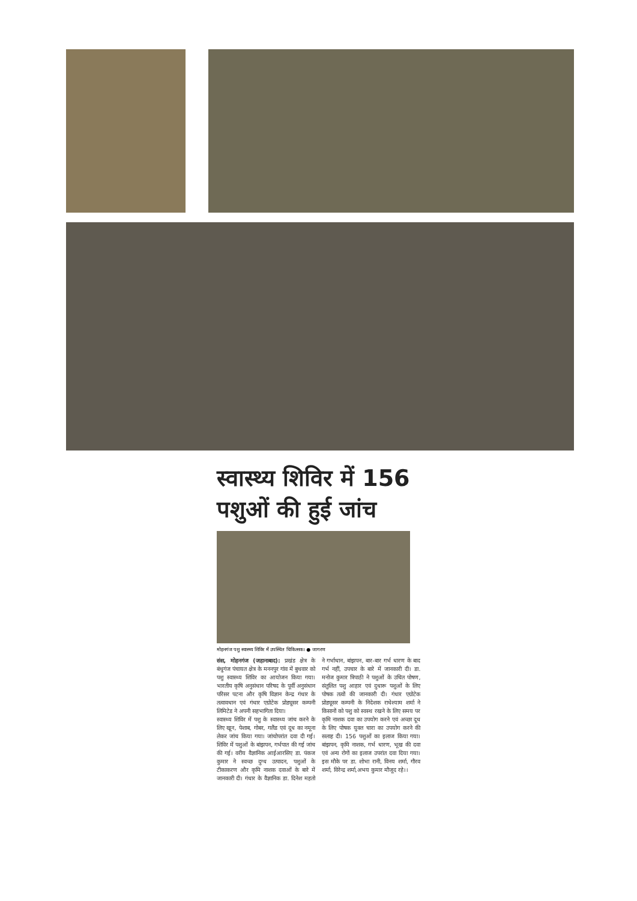स्वास्थ्य शिविर में 156 पशुओं की हुई जांच
मोहनगंज पशु स्वास्थ्य शिविर में उपस्थित चिकित्सक। ● जागरण
संस, मोहनगंज (जहानाबाद): प्रखंड क्षेत्र के बंधुगंज पंचायत क्षेत्र के मननपुर गांव में बुधवार को पशु स्वास्थ्य शिविर का आयोजन किया गया। भारतीय कृषि अनुसंधान परिषद के पूर्वी अनुसंधान परिसर पटना और कृषि विज्ञान केन्द्र गंधार के तत्वावधान एवं गंधार एग्रोटेक प्रोड्यूसर कम्पनी लिमिटेड ने अपनी सहभागिता दिया।
स्वास्थ्य शिविर में पशु के स्वास्थ्य जांच करने के लिए खून, पेशाब, गोबर, गलैंड एवं दूध का नमूना लेकर जांच किया गया। जांचोपरांत दवा दी गई। शिविर में पशुओं के बांझपन, गर्भपात की गई जांच की गई। वरीय वैज्ञानिक आईआरसिए डा. पंकज कुमार ने स्वच्छ दुग्ध उत्पादन, पशुओं के टीकाकरण और कृमि नाशक दवाओं के बारे में जानकारी दी। गंधार के वैज्ञानिक डा. दिनेश महतो ने गर्भाधान, बांझपन, बार-बार गर्भ धारण के बाद गर्भ नहीं, उपचार के बारे में जानकारी दी। डा. मनोज कुमार त्रिपाठी ने पशुओं के उचित पोषण, संतुलित पशु आहार एवं दुधारू पशुओं के लिए पोषक तत्वों की जानकारी दी। गंधार एग्रोटेक प्रोड्यूसर कम्पनी के निदेशक राधेश्याम शर्मा ने किसानों को पशु को स्वस्थ रखने के लिए समय पर कृमि नाशक दवा का उपयोग करने एवं अच्छा दूध के लिए पोषक युक्त चारा का उपयोग करने की सलाह दी। 156 पशुओं का इलाज किया गया। बांझपन, कृमि नाशक, गर्भ धारण, भूख की दवा एवं अन्य रोगों का इलाज उपरांत दवा दिया गया। इस मौके पर डा. शोभा रानी, विनय शर्मा, गौरव शर्मा, विरेन्द्र शर्मा,अभय कुमार मौजूद रहे।।